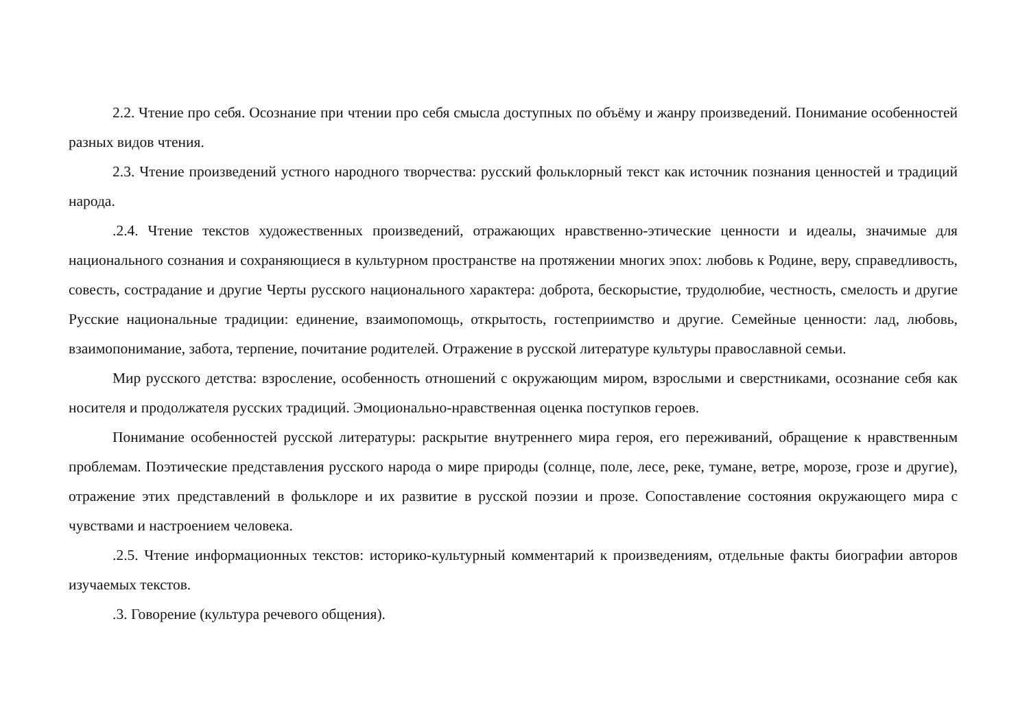2.2. Чтение про себя. Осознание при чтении про себя смысла доступных по объёму и жанру произведений. Понимание особенностей разных видов чтения.
2.3. Чтение произведений устного народного творчества: русский фольклорный текст как источник познания ценностей и традиций народа.
.2.4. Чтение текстов художественных произведений, отражающих нравственно-этические ценности и идеалы, значимые для национального сознания и сохраняющиеся в культурном пространстве на протяжении многих эпох: любовь к Родине, веру, справедливость, совесть, сострадание и другие Черты русского национального характера: доброта, бескорыстие, трудолюбие, честность, смелость и другие Русские национальные традиции: единение, взаимопомощь, открытость, гостеприимство и другие. Семейные ценности: лад, любовь, взаимопонимание, забота, терпение, почитание родителей. Отражение в русской литературе культуры православной семьи.
Мир русского детства: взросление, особенность отношений с окружающим миром, взрослыми и сверстниками, осознание себя как носителя и продолжателя русских традиций. Эмоционально-нравственная оценка поступков героев.
Понимание особенностей русской литературы: раскрытие внутреннего мира героя, его переживаний, обращение к нравственным проблемам. Поэтические представления русского народа о мире природы (солнце, поле, лесе, реке, тумане, ветре, морозе, грозе и другие), отражение этих представлений в фольклоре и их развитие в русской поэзии и прозе. Сопоставление состояния окружающего мира с чувствами и настроением человека.
.2.5. Чтение информационных текстов: историко-культурный комментарий к произведениям, отдельные факты биографии авторов изучаемых текстов.
.3. Говорение (культура речевого общения).